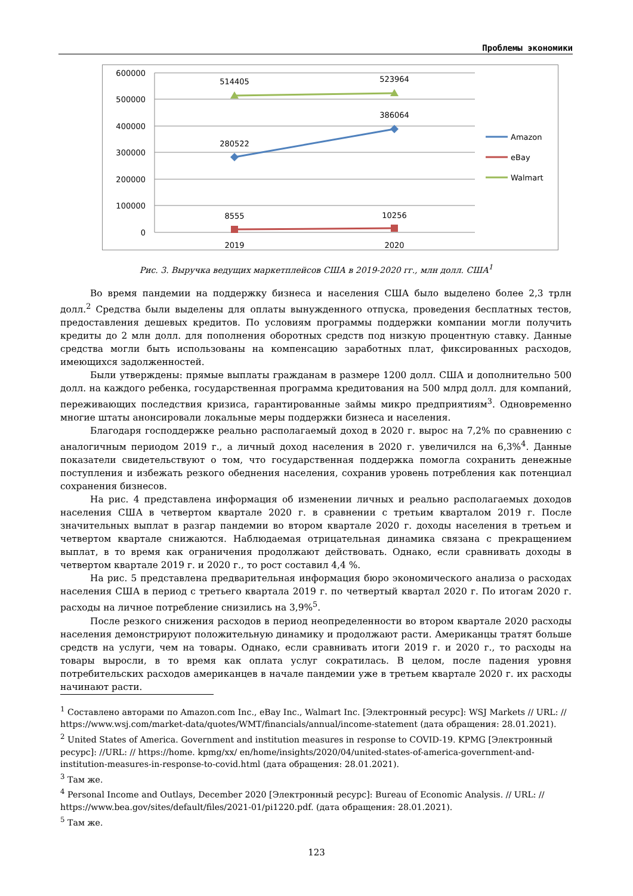Проблемы экономики
600000
500000
400000
300000
200000
100000
0
514405
523964
386064
280522
8555
10256
2019
2020
Amazon
eBay
Walmart
Рис. 3. Выручка ведущих маркетплейсов США в 2019-2020 гг., млн долл. США<sup>1</sup>
Во время пандемии на поддержку бизнеса и населения США было выделено более 2,3 трлн долл.<sup>2</sup> Средства были выделены для оплаты вынужденного отпуска, проведения бесплатных тестов, предоставления дешевых кредитов. По условиям программы поддержки компании могли получить кредиты до 2 млн долл. для пополнения оборотных средств под низкую процентную ставку. Данные средства могли быть использованы на компенсацию заработных плат, фиксированных расходов, имеющихся задолженностей.
Были утверждены: прямые выплаты гражданам в размере 1200 долл. США и дополнительно 500 долл. на каждого ребенка, государственная программа кредитования на 500 млрд долл. для компаний, переживающих последствия кризиса, гарантированные займы микро предприятиям<sup>3</sup>. Одновременно многие штаты анонсировали локальные меры поддержки бизнеса и населения.
Благодаря господдержке реально располагаемый доход в 2020 г. вырос на 7,2% по сравнению с аналогичным периодом 2019 г., а личный доход населения в 2020 г. увеличился на 6,3%<sup>4</sup>. Данные показатели свидетельствуют о том, что государственная поддержка помогла сохранить денежные поступления и избежать резкого обеднения населения, сохранив уровень потребления как потенциал сохранения бизнесов.
На рис. 4 представлена информация об изменении личных и реально располагаемых доходов населения США в четвертом квартале 2020 г. в сравнении с третьим кварталом 2019 г. После значительных выплат в разгар пандемии во втором квартале 2020 г. доходы населения в третьем и четвертом квартале снижаются. Наблюдаемая отрицательная динамика связана с прекращением выплат, в то время как ограничения продолжают действовать. Однако, если сравнивать доходы в четвертом квартале 2019 г. и 2020 г., то рост составил 4,4 %.
На рис. 5 представлена предварительная информация бюро экономического анализа о расходах населения США в период с третьего квартала 2019 г. по четвертый квартал 2020 г. По итогам 2020 г. расходы на личное потребление снизились на 3,9%<sup>5</sup>.
После резкого снижения расходов в период неопределенности во втором квартале 2020 расходы населения демонстрируют положительную динамику и продолжают расти. Американцы тратят больше средств на услуги, чем на товары. Однако, если сравнивать итоги 2019 г. и 2020 г., то расходы на товары выросли, в то время как оплата услуг сократилась. В целом, после падения уровня потребительских расходов американцев в начале пандемии уже в третьем квартале 2020 г. их расходы начинают расти.
<sup>1</sup> Составлено авторами по Amazon.com Inc., eBay Inc., Walmart Inc. [Электронный ресурс]: WSJ Markets // URL: // https://www.wsj.com/market-data/quotes/WMT/financials/annual/income-statement (дата обращения: 28.01.2021).
<sup>2</sup> United States of America. Government and institution measures in response to COVID-19. KPMG [Электронный ресурс]: //URL: // https://home. kpmg/xx/ en/home/insights/2020/04/united-states-of-america-government-and-institution-measures-in-response-to-covid.html (дата обращения: 28.01.2021).
<sup>3</sup> Там же.
<sup>4</sup> Personal Income and Outlays, December 2020 [Электронный ресурс]: Bureau of Economic Analysis. // URL: // https://www.bea.gov/sites/default/files/2021-01/pi1220.pdf. (дата обращения: 28.01.2021).
<sup>5</sup> Там же.
123